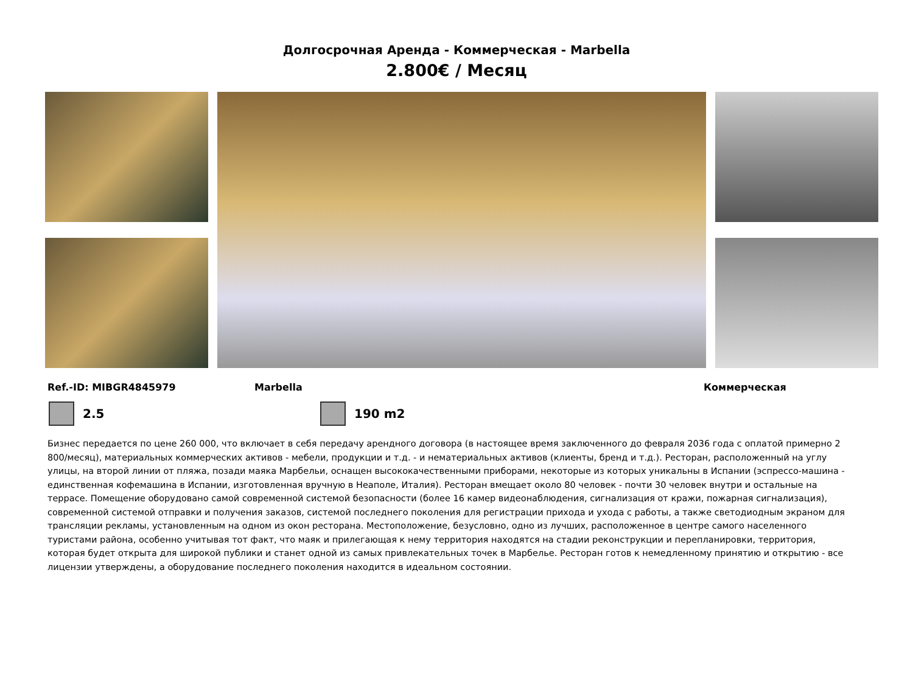Долгосрочная Аренда - Коммерческая - Marbella
2.800€ / Месяц
Ref.-ID: MIBGR4845979 Marbella Коммерческая
2.5 190 m2
Бизнес передается по цене 260 000, что включает в себя передачу арендного договора (в настоящее время заключенного до февраля 2036 года с оплатой примерно 2 800/месяц), материальных коммерческих активов - мебели, продукции и т.д. - и нематериальных активов (клиенты, бренд и т.д.). Ресторан, расположенный на углу улицы, на второй линии от пляжа, позади маяка Марбельи, оснащен высококачественными приборами, некоторые из которых уникальны в Испании (эспрессо-машина - единственная кофемашина в Испании, изготовленная вручную в Неаполе, Италия). Ресторан вмещает около 80 человек - почти 30 человек внутри и остальные на террасе. Помещение оборудовано самой современной системой безопасности (более 16 камер видеонаблюдения, сигнализация от кражи, пожарная сигнализация), современной системой отправки и получения заказов, системой последнего поколения для регистрации прихода и ухода с работы, а также светодиодным экраном для трансляции рекламы, установленным на одном из окон ресторана. Местоположение, безусловно, одно из лучших, расположенное в центре самого населенного туристами района, особенно учитывая тот факт, что маяк и прилегающая к нему территория находятся на стадии реконструкции и перепланировки, территория, которая будет открыта для широкой публики и станет одной из самых привлекательных точек в Марбелье. Ресторан готов к немедленному принятию и открытию - все лицензии утверждены, а оборудование последнего поколения находится в идеальном состоянии.